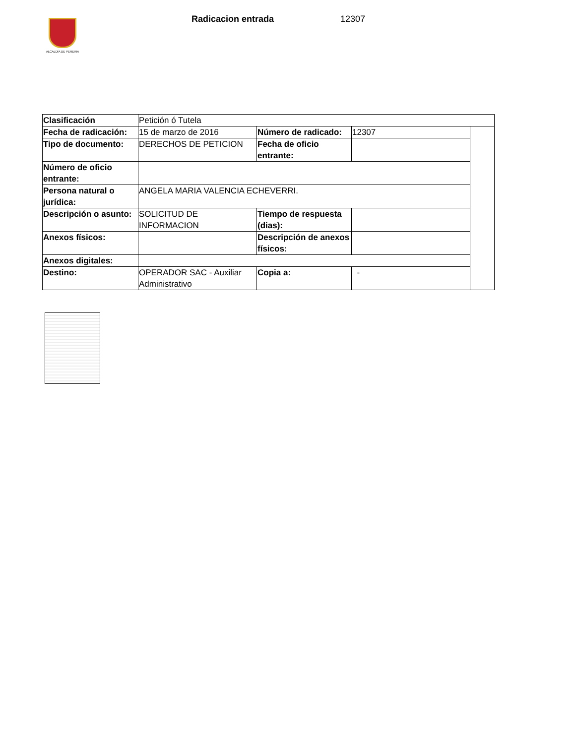ALCALDÍA DE PEREIRA
Radicacion entrada 12307
| Clasificación | Petición ó Tutela | | | |
| Fecha de radicación: | 15 de marzo de 2016 | Número de radicado: | 12307 | |
| Tipo de documento: | DERECHOS DE PETICION | Fecha de oficio entrante: | | |
| Número de oficio entrante: | | | | |
| Persona natural o jurídica: | ANGELA MARIA VALENCIA ECHEVERRI. | | | |
| Descripción o asunto: | SOLICITUD DE INFORMACION | Tiempo de respuesta (dias): | | |
| Anexos físicos: | | Descripción de anexos físicos: | | |
| Anexos digitales: | | | | |
| Destino: | OPERADOR SAC - Auxiliar Administrativo | Copia a: | - | |